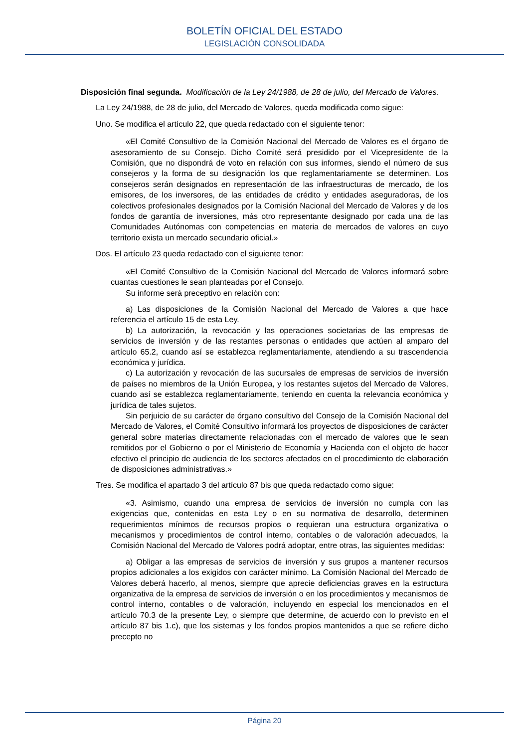BOLETÍN OFICIAL DEL ESTADO
LEGISLACIÓN CONSOLIDADA
Disposición final segunda. Modificación de la Ley 24/1988, de 28 de julio, del Mercado de Valores.
La Ley 24/1988, de 28 de julio, del Mercado de Valores, queda modificada como sigue:
Uno. Se modifica el artículo 22, que queda redactado con el siguiente tenor:
«El Comité Consultivo de la Comisión Nacional del Mercado de Valores es el órgano de asesoramiento de su Consejo. Dicho Comité será presidido por el Vicepresidente de la Comisión, que no dispondrá de voto en relación con sus informes, siendo el número de sus consejeros y la forma de su designación los que reglamentariamente se determinen. Los consejeros serán designados en representación de las infraestructuras de mercado, de los emisores, de los inversores, de las entidades de crédito y entidades aseguradoras, de los colectivos profesionales designados por la Comisión Nacional del Mercado de Valores y de los fondos de garantía de inversiones, más otro representante designado por cada una de las Comunidades Autónomas con competencias en materia de mercados de valores en cuyo territorio exista un mercado secundario oficial.»
Dos. El artículo 23 queda redactado con el siguiente tenor:
«El Comité Consultivo de la Comisión Nacional del Mercado de Valores informará sobre cuantas cuestiones le sean planteadas por el Consejo.
Su informe será preceptivo en relación con:
a) Las disposiciones de la Comisión Nacional del Mercado de Valores a que hace referencia el artículo 15 de esta Ley.
b) La autorización, la revocación y las operaciones societarias de las empresas de servicios de inversión y de las restantes personas o entidades que actúen al amparo del artículo 65.2, cuando así se establezca reglamentariamente, atendiendo a su trascendencia económica y jurídica.
c) La autorización y revocación de las sucursales de empresas de servicios de inversión de países no miembros de la Unión Europea, y los restantes sujetos del Mercado de Valores, cuando así se establezca reglamentariamente, teniendo en cuenta la relevancia económica y jurídica de tales sujetos.
Sin perjuicio de su carácter de órgano consultivo del Consejo de la Comisión Nacional del Mercado de Valores, el Comité Consultivo informará los proyectos de disposiciones de carácter general sobre materias directamente relacionadas con el mercado de valores que le sean remitidos por el Gobierno o por el Ministerio de Economía y Hacienda con el objeto de hacer efectivo el principio de audiencia de los sectores afectados en el procedimiento de elaboración de disposiciones administrativas.»
Tres. Se modifica el apartado 3 del artículo 87 bis que queda redactado como sigue:
«3. Asimismo, cuando una empresa de servicios de inversión no cumpla con las exigencias que, contenidas en esta Ley o en su normativa de desarrollo, determinen requerimientos mínimos de recursos propios o requieran una estructura organizativa o mecanismos y procedimientos de control interno, contables o de valoración adecuados, la Comisión Nacional del Mercado de Valores podrá adoptar, entre otras, las siguientes medidas:
a) Obligar a las empresas de servicios de inversión y sus grupos a mantener recursos propios adicionales a los exigidos con carácter mínimo. La Comisión Nacional del Mercado de Valores deberá hacerlo, al menos, siempre que aprecie deficiencias graves en la estructura organizativa de la empresa de servicios de inversión o en los procedimientos y mecanismos de control interno, contables o de valoración, incluyendo en especial los mencionados en el artículo 70.3 de la presente Ley, o siempre que determine, de acuerdo con lo previsto en el artículo 87 bis 1.c), que los sistemas y los fondos propios mantenidos a que se refiere dicho precepto no
Página 20